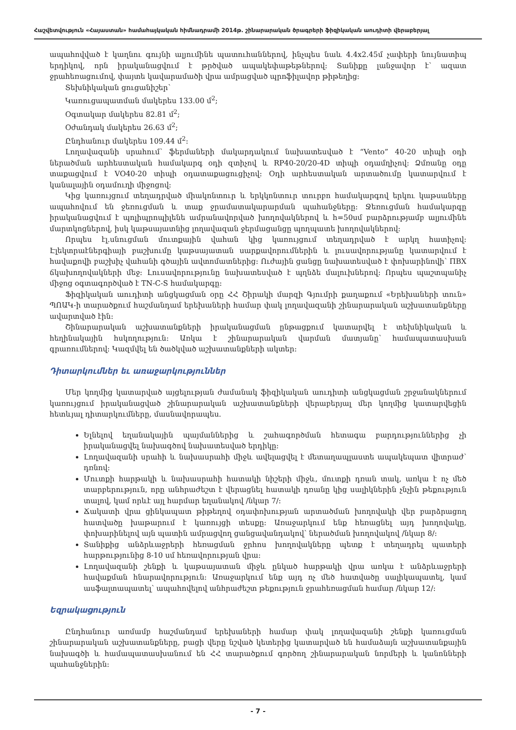Հաշվետվություն «Հայաստան» համահայկական հիմնադրամի 2014թ. շինարարական ծրագրերի ֆիզիկական աուդիտի վերաբերյալ
ապահովված է կաղնու գույնի ալյումինե պատուհաններով, ինչպես նաև 4.4x2.45մ չափերի նույնատիպ երդիկով, որն իրականացվում է թրծված ապակեփաթեթներով: Տանիքը լանջավոր է՝ ազատ ջրահեռացումով, փայտե կավարամածի վրա ամրացված պրոֆիլավոր թիթեղից:
Տեխնիկական ցուցանիշեր՝
Կառուցապատման մակերես 133.00 մ<sup>2</sup>;
Օգտակար մակերես 82.81 մ<sup>2</sup>;
Օժանդակ մակերես 26.63 մ<sup>2</sup>;
Ընդհանուր մակերես 109.44 մ<sup>2</sup>:
Լողավազանի սրահում՝ ֆերմաների մակարդակում նախատեսված է “Vento” 40-20 տիպի օդի ներածման արհեստական համակարգ օդի զտիչով և RP40-20/20-4D տիպի օդամղիչով: Ձմռանը օդը տաքացվում է VO40-20 տիպի օդատաքացուցիչով: Օդի արհեստական արտածումը կատարվում է կանալային օդամուղի միջոցով:
Կից կառույցում տեղադրված միակոնտուր և երկկոնտուր տուրբո համակարգով երկու կաթսաները ապահովում են ջեռուցման և տաք ջրամատակարարման պահանջները: Ջեռուցման համակարգը իրականացվում է պոլիպրոպիլենե ամրանավորված խողովակներով և h=50սմ բարձրությամբ ալյումինե մարտկոցներով, իսկ կաթսայատնից լողավազան ջերմացանցը պողպատե խողովակներով:
Որպես էլ.սնուցման մուտքային վահան կից կառույցում տեղադրված է արկղ հատիչով: Էլեկտրաէներգիայի բաշխումը կաթսայատան սարքավորումներին և լուսավորությանը կատարվում է հավաքովի բաշխիչ վահանի գծային ավտոմատներից: Ուժային ցանցը նախատեսված է փոխարինովի՝ ПВХ ճկախողովակների մեջ: Լուսավորությունը նախատեսված է պղնձե մալուխներով: Որպես պաշտպանիչ միջոց օգտագործված է TN-C-S համակարգը:
Ֆիզիկական աուդիտի անցկացման օրը ՀՀ Շիրակի մարզի Գյումրի քաղաքում «Երեխաների տուն» ՊՈԱԿ-ի տարածքում հաշմանդամ երեխաների համար փակ լողավազանի շինարարական աշխատանքները ավարտված էին:
Շինարարական աշխատանքների իրականացման ընթացքում կատարվել է տեխնիկական և հեղինակային հսկողություն: Առկա է շինարարական վարման մատյանը՝ համապատասխան գրառումներով: Կազմվել են ծածկված աշխատանքների ակտեր:
Դիտարկումներ եւ առաջարկություններ
Մեր կողմից կատարված այցելության ժամանակ ֆիզիկական աուդիտի անցկացման շրջանակներում կառույցում իրականացված շինարարական աշխատանքների վերաբերյալ մեր կողմից կատարվեցին հետևյալ դիտարկումները, մասնավորապես.
Ելնելով եղանակային պայմաններից և շահագործման հետագա բարդություններից չի իրականացվել նախագծով նախատեսված երդիկը:
Լողավազանի սրահի և նախասրահի միջև ավելացվել է մետաղապլաստե ապակեպատ վիտրաժ՝ դռնով:
Մուտքի հարթակի և նախասրահի հատակի նիշերի միջև, մուտքի դռան տակ, առկա է ոչ մեծ տարբերություն, որը անհրաժեշտ է վերացնել հատակի դռանը կից սալիկներին չնչին թեքություն տալով, կամ որևէ այլ հարմար եղանակով /նկար 7/:
Ճակատի վրա ցինկապատ թիթեղով օդափոխության արտածման խողովակի վեր բարձրացող հատվածը խաթարում է կառույցի տեսքը: Առաջարկում ենք հեռացնել այդ խողովակը, փոխարինելով այն պատին ամրացվող ցանցավանդակով՝ ներածման խողովակով /նկար 8/:
Տանիքից անձրևաջրերի հեռացման ջրհոս խողովակները պետք է տեղադրել պատերի հարթությունից 8-10 սմ հեռավորության վրա:
Լողավազանի շենքի և կաթսայատան միջև ընկած հարթակի վրա առկա է անձրևաջրերի հավաքման հնարավորություն: Առաջարկում ենք այդ ոչ մեծ հատվածը սալիկապատել, կամ ասֆալտապատել՝ ապահովելով անհրաժեշտ թեքություն ջրահեռացման համար /նկար 12/:
Եզրակացություն
Ընդհանուր առմամբ հաշմանդամ երեխաների համար փակ լողավազանի շենքի կառուցման շինարարական աշխատանքները, բացի վերը նշված կետերից կատարված են համաձայն աշխատանքային նախագծի և համապատասխանում են ՀՀ տարածքում գործող շինարարական նորմերի և կանոնների պահանջներին:
- 7 -